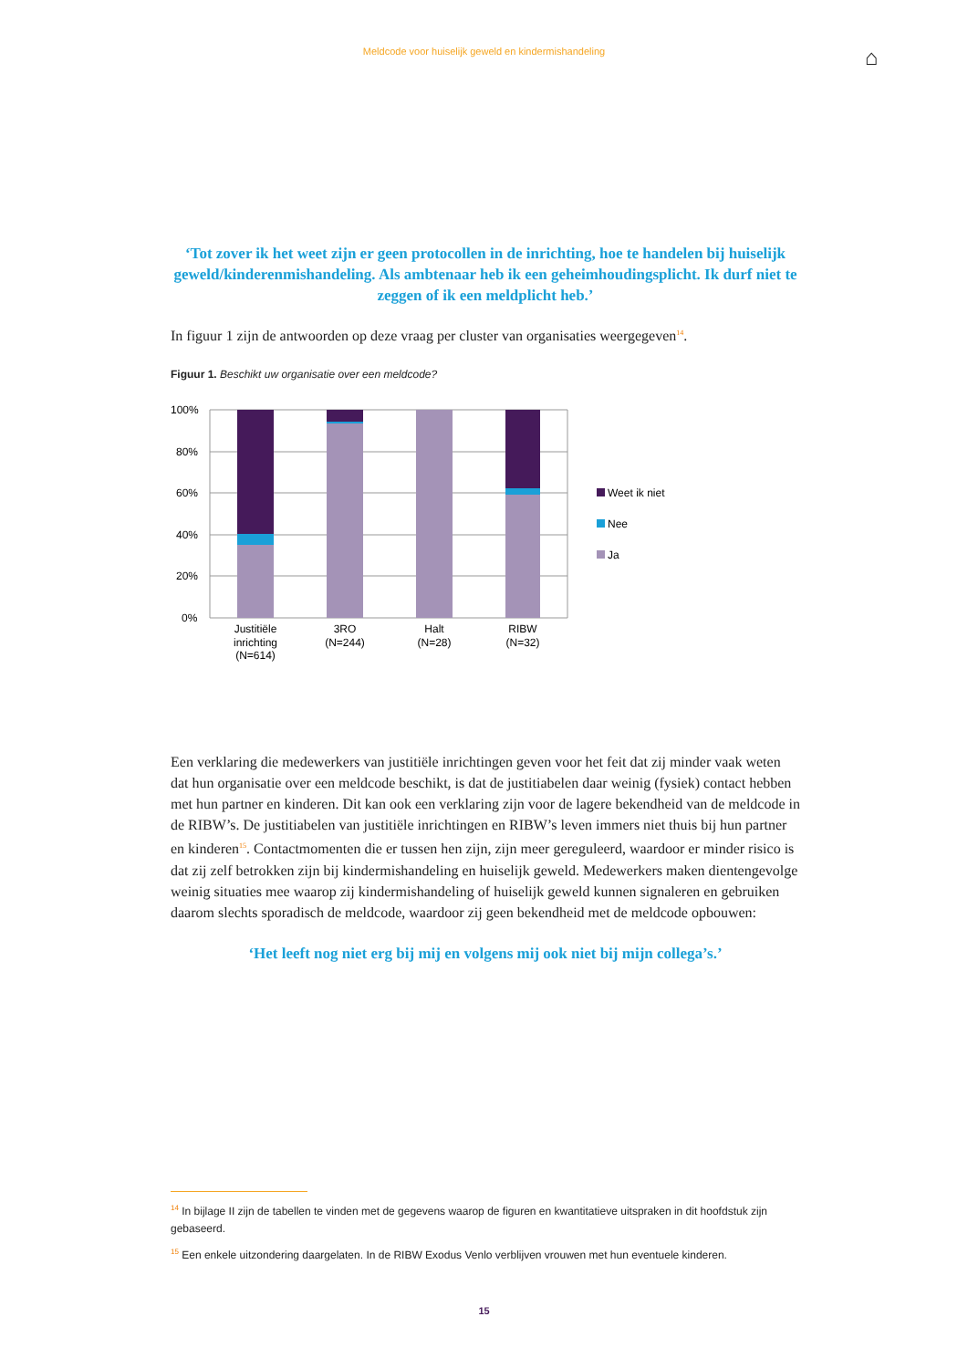Meldcode voor huiselijk geweld en kindermishandeling
⌂
‘Tot zover ik het weet zijn er geen protocollen in de inrichting, hoe te handelen bij huiselijk geweld/kinderenmishandeling. Als ambtenaar heb ik een geheimhoudingsplicht. Ik durf niet te zeggen of ik een meldplicht heb.’
In figuur 1 zijn de antwoorden op deze vraag per cluster van organisaties weergegeven<sup>14</sup>.
Figuur 1. Beschikt uw organisatie over een meldcode?
100%
80%
60%
40%
20%
0%
Justitiële
inrichting
(N=614)
3RO
(N=244)
Halt
(N=28)
RIBW
(N=32)
Weet ik niet
Nee
Ja
Een verklaring die medewerkers van justitiële inrichtingen geven voor het feit dat zij minder vaak weten dat hun organisatie over een meldcode beschikt, is dat de justitiabelen daar weinig (fysiek) contact hebben met hun partner en kinderen. Dit kan ook een verklaring zijn voor de lagere bekendheid van de meldcode in de RIBW’s. De justitiabelen van justitiële inrichtingen en RIBW’s leven immers niet thuis bij hun partner en kinderen<sup>15</sup>. Contactmomenten die er tussen hen zijn, zijn meer gereguleerd, waardoor er minder risico is dat zij zelf betrokken zijn bij kindermishan­deling en huiselijk geweld. Medewerkers maken dientengevolge weinig situaties mee waarop zij kindermishandeling of huiselijk geweld kunnen signaleren en gebruiken daarom slechts sporadisch de meldcode, waardoor zij geen bekendheid met de meldcode opbouwen:
‘Het leeft nog niet erg bij mij en volgens mij ook niet bij mijn collega’s.’
<sup>14</sup> In bijlage II zijn de tabellen te vinden met de gegevens waarop de figuren en kwantitatieve uitspraken in dit hoofdstuk zijn gebaseerd.
<sup>15</sup> Een enkele uitzondering daargelaten. In de RIBW Exodus Venlo verblijven vrouwen met hun eventuele kinderen.
15